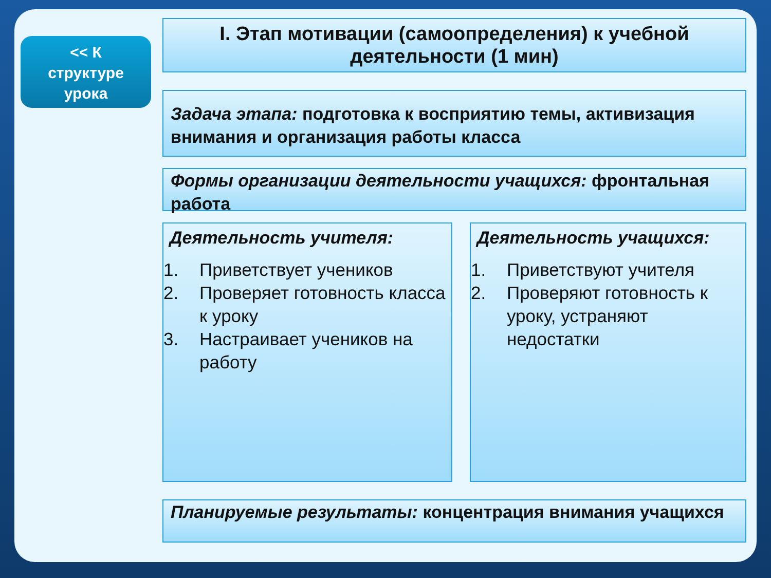<< К
структуре
урока
I. Этап мотивации (самоопределения) к учебной деятельности (1 мин)
Задача этапа: подготовка к восприятию темы, активизация внимания и организация работы класса
Формы организации деятельности учащихся: фронтальная работа
Деятельность учителя:
1. Приветствует учеников
2. Проверяет готовность класса к уроку
3. Настраивает учеников на работу
Деятельность учащихся:
1. Приветствуют учителя
2. Проверяют готовность к уроку, устраняют недостатки
Планируемые результаты: концентрация внимания учащихся